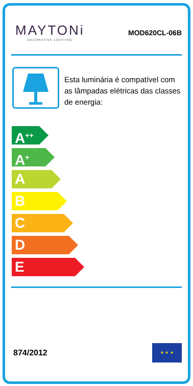MAYTONi
DECORATIVE LIGHTING
MOD620CL-06B
Esta luminária é compatível com as lâmpadas elétricas das classes de energia:
A<sup>++</sup>
A<sup>+</sup>
A
B
C
D
E
874/2012
★ ★ ★